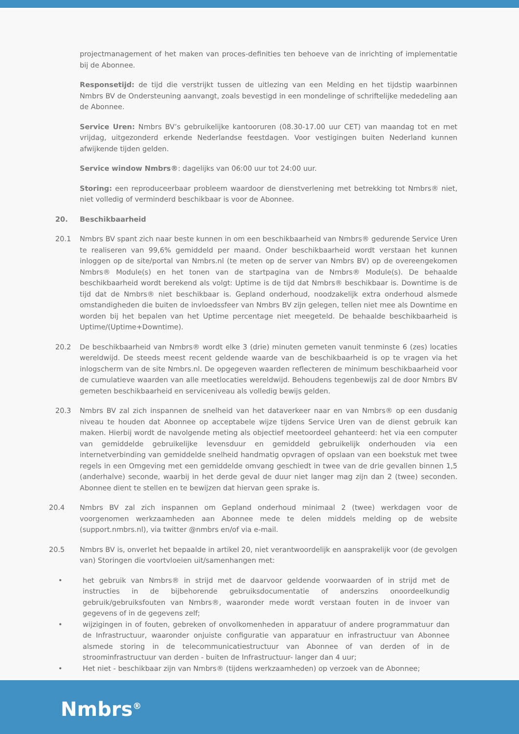projectmanagement of het maken van proces-definities ten behoeve van de inrichting of implementatie bij de Abonnee.
Responsetijd: de tijd die verstrijkt tussen de uitlezing van een Melding en het tijdstip waarbinnen Nmbrs BV de Ondersteuning aanvangt, zoals bevestigd in een mondelinge of schriftelijke mededeling aan de Abonnee.
Service Uren: Nmbrs BV’s gebruikelijke kantooruren (08.30-17.00 uur CET) van maandag tot en met vrijdag, uitgezonderd erkende Nederlandse feestdagen. Voor vestigingen buiten Nederland kunnen afwijkende tijden gelden.
Service window Nmbrs®: dagelijks van 06:00 uur tot 24:00 uur.
Storing: een reproduceerbaar probleem waardoor de dienstverlening met betrekking tot Nmbrs® niet, niet volledig of verminderd beschikbaar is voor de Abonnee.
20. Beschikbaarheid
20.1 Nmbrs BV spant zich naar beste kunnen in om een beschikbaarheid van Nmbrs® gedurende Service Uren te realiseren van 99,6% gemiddeld per maand. Onder beschikbaarheid wordt verstaan het kunnen inloggen op de site/portal van Nmbrs.nl (te meten op de server van Nmbrs BV) op de overeengekomen Nmbrs® Module(s) en het tonen van de startpagina van de Nmbrs® Module(s). De behaalde beschikbaarheid wordt berekend als volgt: Uptime is de tijd dat Nmbrs® beschikbaar is. Downtime is de tijd dat de Nmbrs® niet beschikbaar is. Gepland onderhoud, noodzakelijk extra onderhoud alsmede omstandigheden die buiten de invloedssfeer van Nmbrs BV zijn gelegen, tellen niet mee als Downtime en worden bij het bepalen van het Uptime percentage niet meegeteld. De behaalde beschikbaarheid is Uptime/(Uptime+Downtime).
20.2 De beschikbaarheid van Nmbrs® wordt elke 3 (drie) minuten gemeten vanuit tenminste 6 (zes) locaties wereldwijd. De steeds meest recent geldende waarde van de beschikbaarheid is op te vragen via het inlogscherm van de site Nmbrs.nl. De opgegeven waarden reflecteren de minimum beschikbaarheid voor de cumulatieve waarden van alle meetlocaties wereldwijd. Behoudens tegenbewijs zal de door Nmbrs BV gemeten beschikbaarheid en serviceniveau als volledig bewijs gelden.
20.3 Nmbrs BV zal zich inspannen de snelheid van het dataverkeer naar en van Nmbrs® op een dusdanig niveau te houden dat Abonnee op acceptabele wijze tijdens Service Uren van de dienst gebruik kan maken. Hierbij wordt de navolgende meting als objectief meetoordeel gehanteerd: het via een computer van gemiddelde gebruikelijke levensduur en gemiddeld gebruikelijk onderhouden via een internetverbinding van gemiddelde snelheid handmatig opvragen of opslaan van een boekstuk met twee regels in een Omgeving met een gemiddelde omvang geschiedt in twee van de drie gevallen binnen 1,5 (anderhalve) seconde, waarbij in het derde geval de duur niet langer mag zijn dan 2 (twee) seconden. Abonnee dient te stellen en te bewijzen dat hiervan geen sprake is.
20.4 Nmbrs BV zal zich inspannen om Gepland onderhoud minimaal 2 (twee) werkdagen voor de voorgenomen werkzaamheden aan Abonnee mede te delen middels melding op de website (support.nmbrs.nl), via twitter @nmbrs en/of via e-mail.
20.5 Nmbrs BV is, onverlet het bepaalde in artikel 20, niet verantwoordelijk en aansprakelijk voor (de gevolgen van) Storingen die voortvloeien uit/samenhangen met:
• het gebruik van Nmbrs® in strijd met de daarvoor geldende voorwaarden of in strijd met de instructies in de bijbehorende gebruiksdocumentatie of anderszins onoordeelkundig gebruik/gebruiksfouten van Nmbrs®, waaronder mede wordt verstaan fouten in de invoer van gegevens of in de gegevens zelf;
• wijzigingen in of fouten, gebreken of onvolkomenheden in apparatuur of andere programmatuur dan de Infrastructuur, waaronder onjuiste configuratie van apparatuur en infrastructuur van Abonnee alsmede storing in de telecommunicatiestructuur van Abonnee of van derden of in de stroominfrastructuur van derden - buiten de Infrastructuur- langer dan 4 uur;
• Het niet - beschikbaar zijn van Nmbrs® (tijdens werkzaamheden) op verzoek van de Abonnee;
Nmbrs<sup>®</sup>